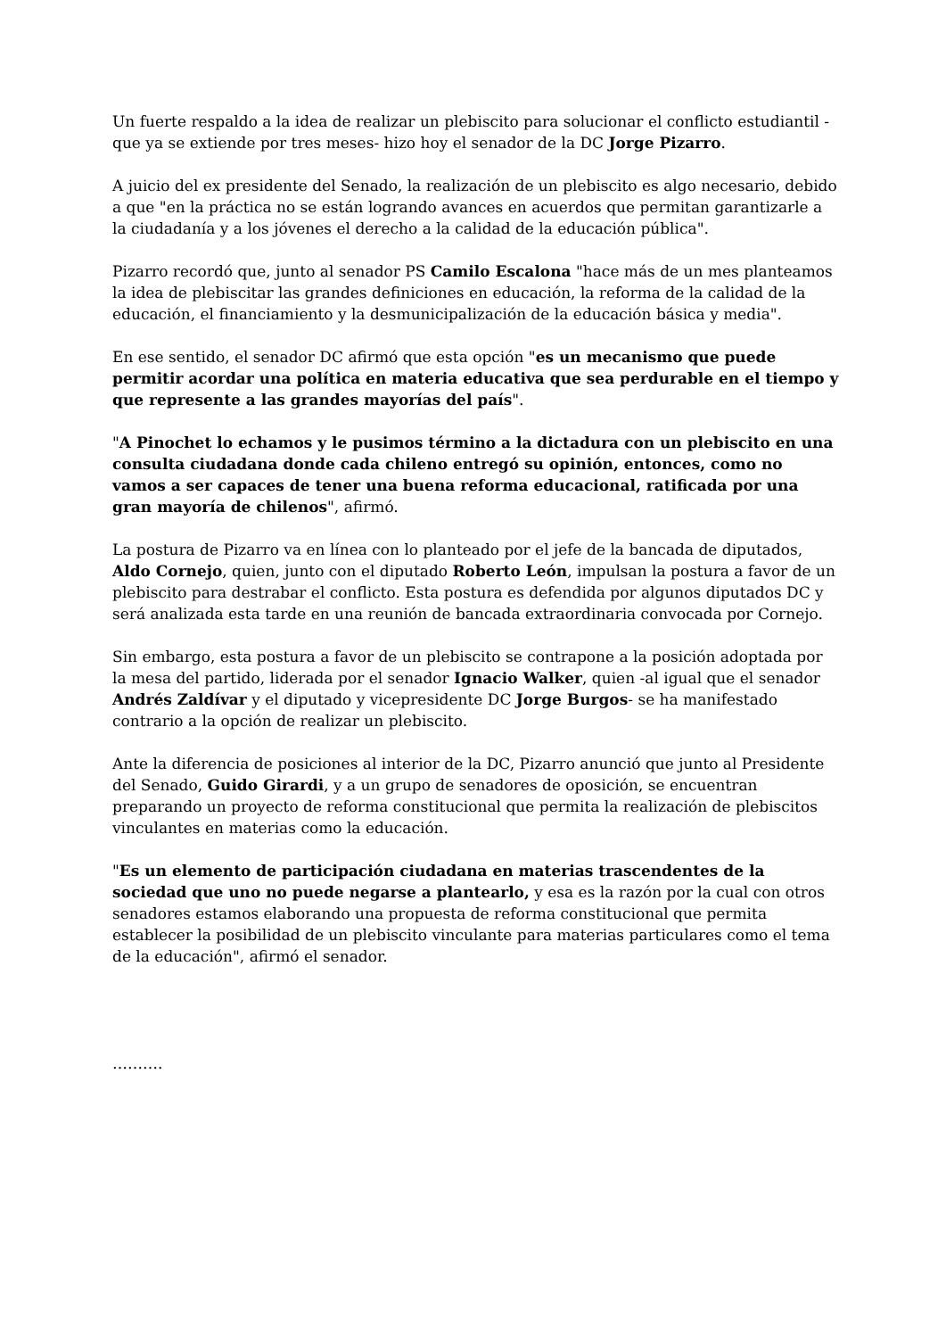Un fuerte respaldo a la idea de realizar un plebiscito para solucionar el conflicto estudiantil -que ya se extiende por tres meses- hizo hoy el senador de la DC Jorge Pizarro.
A juicio del ex presidente del Senado, la realización de un plebiscito es algo necesario, debido a que "en la práctica no se están logrando avances en acuerdos que permitan garantizarle a la ciudadanía y a los jóvenes el derecho a la calidad de la educación pública".
Pizarro recordó que, junto al senador PS Camilo Escalona "hace más de un mes planteamos la idea de plebiscitar las grandes definiciones en educación, la reforma de la calidad de la educación, el financiamiento y la desmunicipalización de la educación básica y media".
En ese sentido, el senador DC afirmó que esta opción "es un mecanismo que puede permitir acordar una política en materia educativa que sea perdurable en el tiempo y que represente a las grandes mayorías del país".
"A Pinochet lo echamos y le pusimos término a la dictadura con un plebiscito en una consulta ciudadana donde cada chileno entregó su opinión, entonces, como no vamos a ser capaces de tener una buena reforma educacional, ratificada por una gran mayoría de chilenos", afirmó.
La postura de Pizarro va en línea con lo planteado por el jefe de la bancada de diputados, Aldo Cornejo, quien, junto con el diputado Roberto León, impulsan la postura a favor de un plebiscito para destrabar el conflicto. Esta postura es defendida por algunos diputados DC y será analizada esta tarde en una reunión de bancada extraordinaria convocada por Cornejo.
Sin embargo, esta postura a favor de un plebiscito se contrapone a la posición adoptada por la mesa del partido, liderada por el senador Ignacio Walker, quien -al igual que el senador Andrés Zaldívar y el diputado y vicepresidente DC Jorge Burgos- se ha manifestado contrario a la opción de realizar un plebiscito.
Ante la diferencia de posiciones al interior de la DC, Pizarro anunció que junto al Presidente del Senado, Guido Girardi, y a un grupo de senadores de oposición, se encuentran preparando un proyecto de reforma constitucional que permita la realización de plebiscitos vinculantes en materias como la educación.
"Es un elemento de participación ciudadana en materias trascendentes de la sociedad que uno no puede negarse a plantearlo, y esa es la razón por la cual con otros senadores estamos elaborando una propuesta de reforma constitucional que permita establecer la posibilidad de un plebiscito vinculante para materias particulares como el tema de la educación", afirmó el senador.
……….